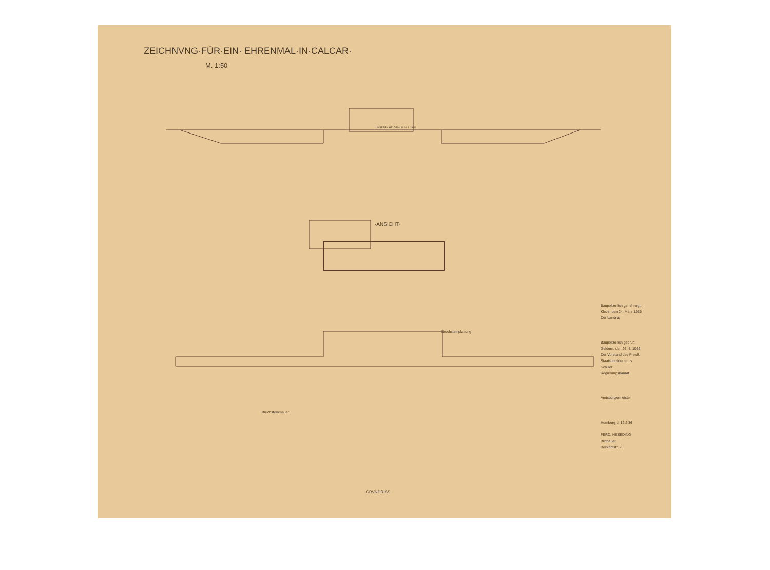ZEICHNVNG·FÜR·EIN· EHRENMAL·IN·CALCAR·
M. 1:50
·UNSEREN HELDEN· 1914 ✝ 1918
·ANSICHT·
Bruchsteinplattung
Bruchsteinmauer
·GRVNDRISS·
Baupolizeilich genehmigt.
Kleve, den 24. März 1936
Der Landrat
Baupolizeilich geprüft
Geldern, den 26. 4. 1936
Der Vorstand des Preuß. Staatshochbauamts
Schiller
Regierungsbaurat
Amtsbürgermeister
Homberg d. 12.2.36
FERD. HESEDING
Bildhauer
Bockhofstr. 20